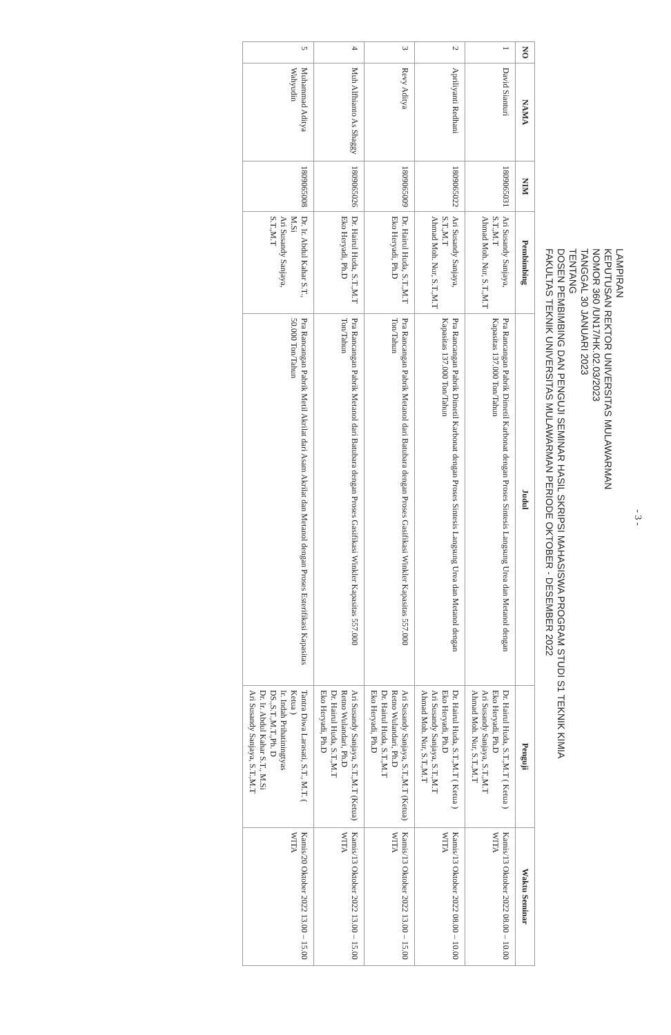- 3 -
LAMPIRAN
KEPUTUSAN REKTOR UNIVERSITAS MULAWARMAN
NOMOR 360 /UN17/HK.02.03/2023
TANGGAL 30 JANUARI 2023
TENTANG
DOSEN PEMBIMBING DAN PENGUJI SEMINAR HASIL SKRIPSI MAHASISWA PROGRAM STUDI S1 TEKNIK KIMIA
FAKULTAS TEKNIK UNIVERSITAS MULAWARMAN PERIODE OKTOBER - DESEMBER 2022
| NO | NAMA | NIM | Pembimbing | Judul | Penguji | Waktu Seminar |
| --- | --- | --- | --- | --- | --- | --- |
| 1 | David Sianturi | 1809065031 | Ari Susandy Sanjaya, S.T.,M.T Ahmad Moh. Nur, S.T.,M.T | Pra Rancangan Pabrik Dimetil Karbonat dengan Proses Sintesis Langsung Urea dan Metanol dengan Kapasitas 137.000 Ton/Tahun | Dr. Hairul Huda, S.T.,M.T ( Ketua ) Eko Heryadi, Ph.D Ari Susandy Sanjaya, S.T.,M.T Ahmad Moh. Nur, S.T.,M.T | Kamis/13 Oktober 2022 08.00 – 10.00 WITA |
| 2 | Apriliyanti Redhani | 1809065022 | Ari Susandy Sanjaya, S.T.,M.T Ahmad Moh. Nur, S.T.,M.T | Pra Rancangan Pabrik Dimetil Karbonat dengan Proses Sintesis Langsung Urea dan Metanol dengan Kapasitas 137.000 Ton/Tahun | Dr. Hairul Huda, S.T.,M.T ( Ketua ) Eko Heryadi, Ph.D Ari Susandy Sanjaya, S.T.,M.T Ahmad Moh. Nur, S.T.,M.T | Kamis/13 Oktober 2022 08.00 – 10.00 WITA |
| 3 | Revy Aditya | 1809065009 | Dr. Hairul Huda, S.T.,M.T Eko Heryadi, Ph.D | Pra Rancangan Pabrik Metanol dari Batubara dengan Proses Gasifikasi Winkler Kapasitas 557.000 Ton/Tahun | Ari Susandy Sanjaya, S.T.,M.T (Ketua) Retno Wulandari, Ph.D Dr. Hairul Huda, S.T.,M.T Eko Heryadi, Ph.D | Kamis/13 Oktober 2022 13.00 – 15.00 WITA |
| 4 | Muh Alfhianto As Shaggy | 1809065026 | Dr. Hairul Huda, S.T.,M.T Eko Heryadi, Ph.D | Pra Rancangan Pabrik Metanol dari Batubara dengan Proses Gasifikasi Winkler Kapasitas 557.000 Ton/Tahun | Ari Susandy Sanjaya, S.T.,M.T (Ketua) Retno Wulandari, Ph.D Dr. Hairul Huda, S.T.,M.T Eko Heryadi, Ph.D | Kamis/13 Oktober 2022 13.00 – 15.00 WITA |
| 5 | Muhammad Aditya Wahyudin | 1809065008 | Dr. Ir. Abdul Kahar S.T., M.Si Ari Susandy Sanjaya, S.T.,M.T | Pra Rancangan Pabrik Metil Akrilat dari Asam Akrilat dan Metanol dengan Proses Esterifikasi Kapasitas 50.000 Ton/Tahun | Tantra Diwa Larasati, S.T., M.T. ( Ketua ) Ir. Indah Prihatiningtyas DS.,S.T.,M.T.,Ph. D Dr. Ir. Abdul Kahar S.T., M.Si Ari Susandy Sanjaya, S.T.,M.T | Kamis/20 Oktober 2022 13.00 – 15.00 WITA |